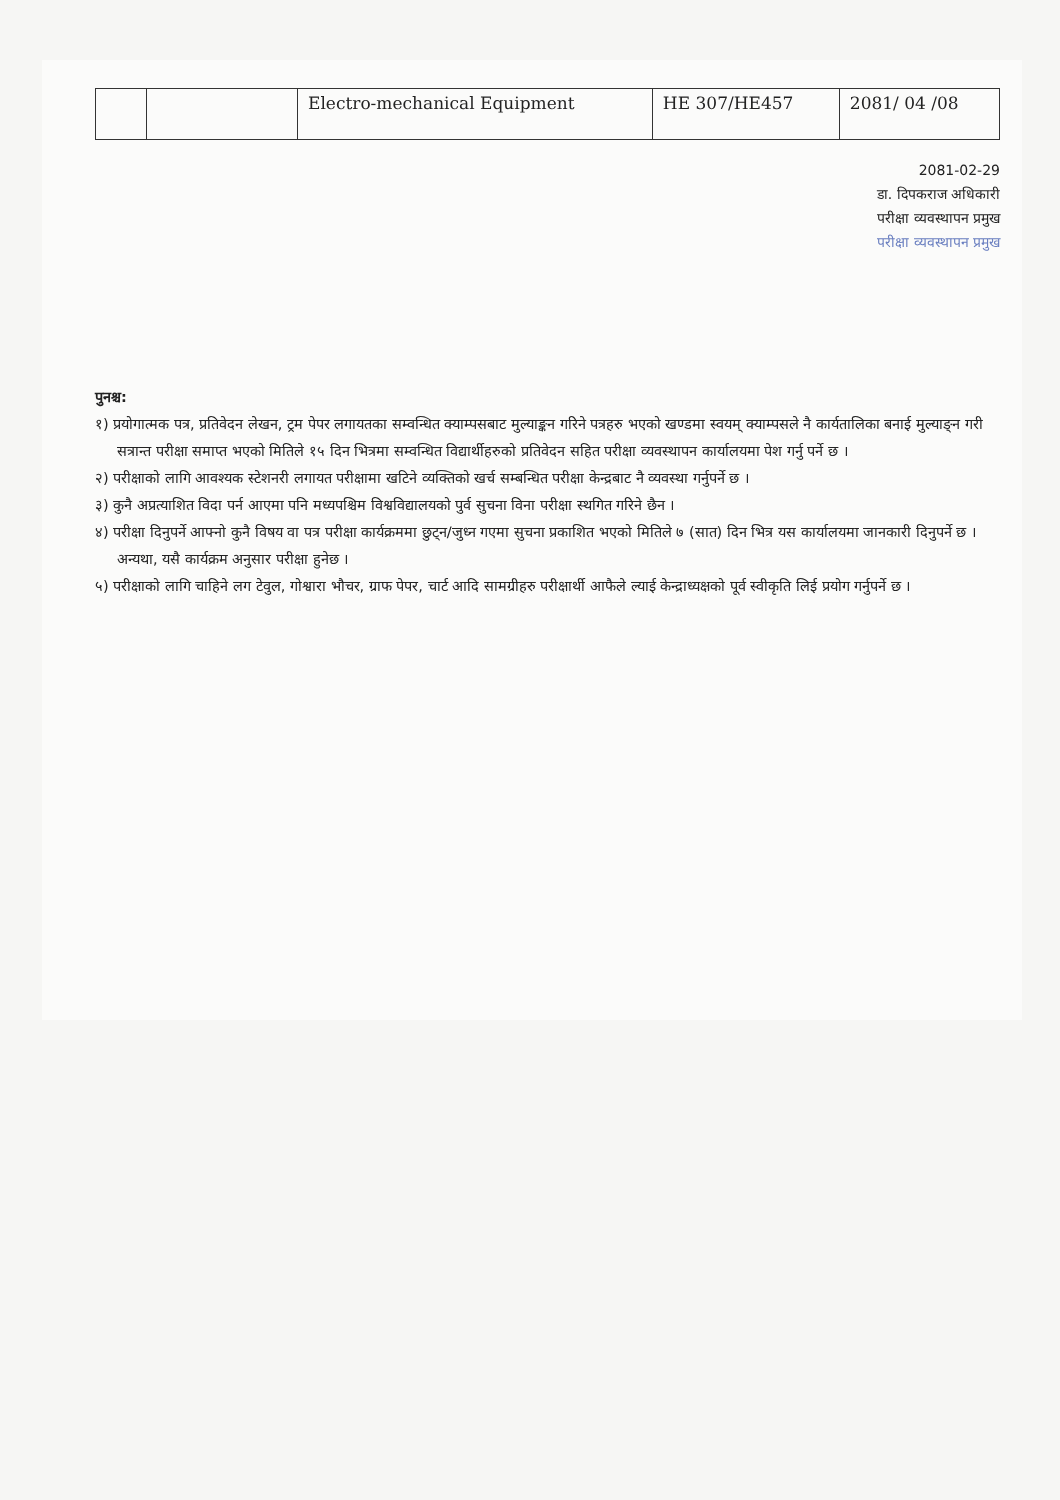| | | Electro-mechanical Equipment | HE 307/HE457 | 2081/ 04 /08 |
2081-02-29
डा. दिपकराज अधिकारी
परीक्षा व्यवस्थापन प्रमुख
परीक्षा व्यवस्थापन प्रमुख
पुनश्च:
१) प्रयोगात्मक पत्र, प्रतिवेदन लेखन, ट्रम पेपर लगायतका सम्वन्धित क्याम्पसबाट मुल्याङ्कन गरिने पत्रहरु भएको खण्डमा स्वयम् क्याम्पसले नै कार्यतालिका बनाई मुल्याङ्न गरी सत्रान्त परीक्षा समाप्त भएको मितिले १५ दिन भित्रमा सम्वन्धित विद्यार्थीहरुको प्रतिवेदन सहित परीक्षा व्यवस्थापन कार्यालयमा पेश गर्नु पर्ने छ ।
२) परीक्षाको लागि आवश्यक स्टेशनरी लगायत परीक्षामा खटिने व्यक्तिको खर्च सम्बन्धित परीक्षा केन्द्रबाट नै व्यवस्था गर्नुपर्ने छ ।
३) कुनै अप्रत्याशित विदा पर्न आएमा पनि मध्यपश्चिम विश्वविद्यालयको पुर्व सुचना विना परीक्षा स्थगित गरिने छैन ।
४) परीक्षा दिनुपर्ने आफ्नो कुनै विषय वा पत्र परीक्षा कार्यक्रममा छुट्न/जुध्न गएमा सुचना प्रकाशित भएको मितिले ७ (सात) दिन भित्र यस कार्यालयमा जानकारी दिनुपर्ने छ । अन्यथा, यसै कार्यक्रम अनुसार परीक्षा हुनेछ ।
५) परीक्षाको लागि चाहिने लग टेवुल, गोश्वारा भौचर, ग्राफ पेपर, चार्ट आदि सामग्रीहरु परीक्षार्थी आफैले ल्याई केन्द्राध्यक्षको पूर्व स्वीकृति लिई प्रयोग गर्नुपर्ने छ ।